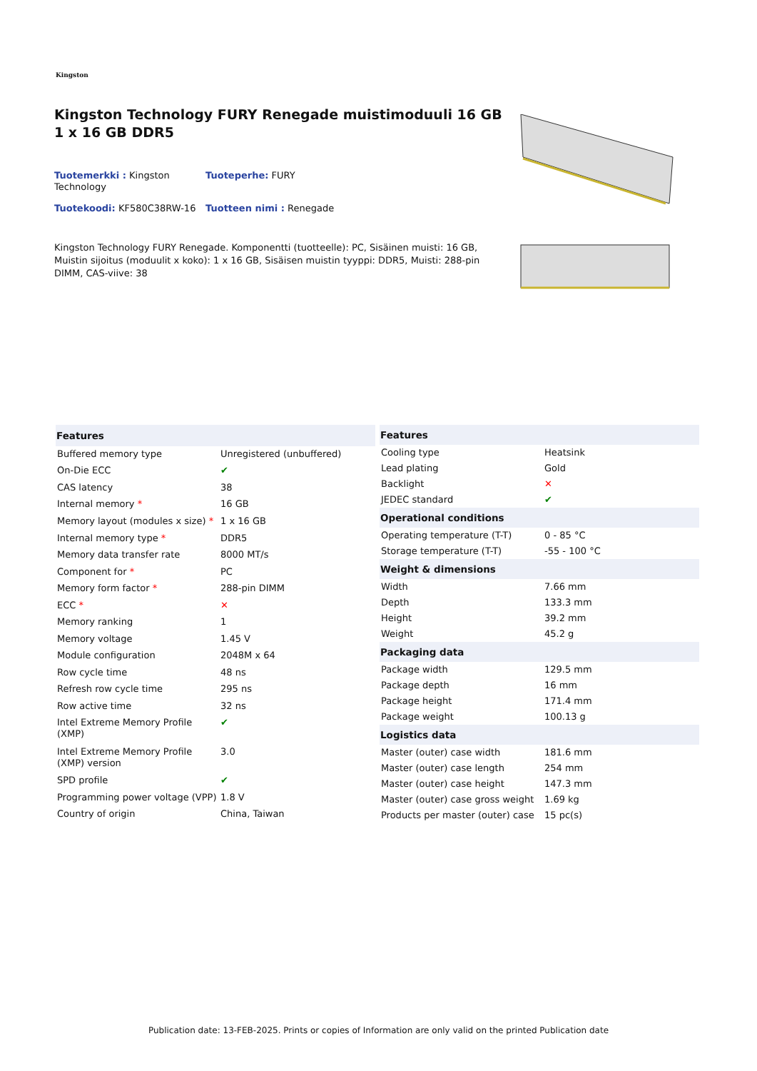Kingston
Kingston Technology FURY Renegade muistimoduuli 16 GB 1 x 16 GB DDR5
Tuotemerkki : Kingston Technology
Tuoteperhe: FURY
Tuotekoodi: KF580C38RW-16
Tuotteen nimi : Renegade
Kingston Technology FURY Renegade. Komponentti (tuotteelle): PC, Sisäinen muisti: 16 GB, Muistin sijoitus (moduulit x koko): 1 x 16 GB, Sisäisen muistin tyyppi: DDR5, Muisti: 288-pin DIMM, CAS-viive: 38
| Features | |
| --- | --- |
| Buffered memory type | Unregistered (unbuffered) |
| On-Die ECC | ✔ |
| CAS latency | 38 |
| Internal memory * | 16 GB |
| Memory layout (modules x size) * | 1 x 16 GB |
| Internal memory type * | DDR5 |
| Memory data transfer rate | 8000 MT/s |
| Component for * | PC |
| Memory form factor * | 288-pin DIMM |
| ECC * | ✕ |
| Memory ranking | 1 |
| Memory voltage | 1.45 V |
| Module configuration | 2048M x 64 |
| Row cycle time | 48 ns |
| Refresh row cycle time | 295 ns |
| Row active time | 32 ns |
| Intel Extreme Memory Profile (XMP) | ✔ |
| Intel Extreme Memory Profile (XMP) version | 3.0 |
| SPD profile | ✔ |
| Programming power voltage (VPP) | 1.8 V |
| Country of origin | China, Taiwan |
| Features | |
| --- | --- |
| Cooling type | Heatsink |
| Lead plating | Gold |
| Backlight | ✕ |
| JEDEC standard | ✔ |
| Operational conditions | |
| Operating temperature (T-T) | 0 - 85 °C |
| Storage temperature (T-T) | -55 - 100 °C |
| Weight & dimensions | |
| Width | 7.66 mm |
| Depth | 133.3 mm |
| Height | 39.2 mm |
| Weight | 45.2 g |
| Packaging data | |
| Package width | 129.5 mm |
| Package depth | 16 mm |
| Package height | 171.4 mm |
| Package weight | 100.13 g |
| Logistics data | |
| Master (outer) case width | 181.6 mm |
| Master (outer) case length | 254 mm |
| Master (outer) case height | 147.3 mm |
| Master (outer) case gross weight | 1.69 kg |
| Products per master (outer) case | 15 pc(s) |
Publication date: 13-FEB-2025. Prints or copies of Information are only valid on the printed Publication date